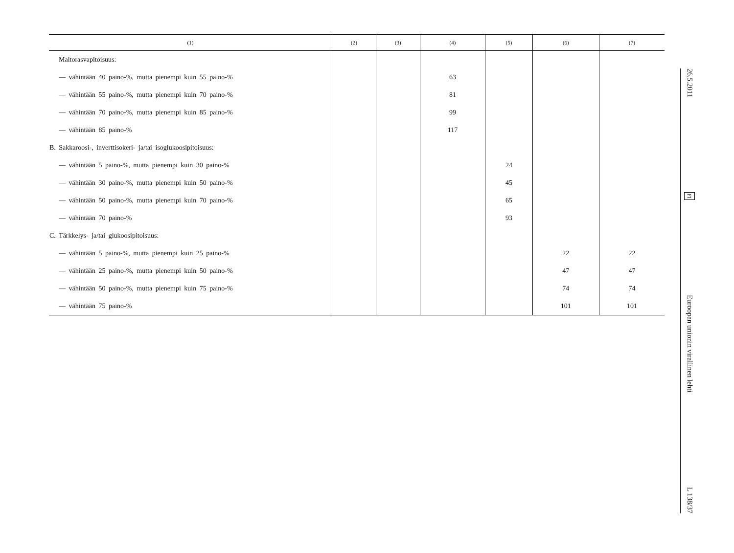| (1) | (2) | (3) | (4) | (5) | (6) | (7) |
| --- | --- | --- | --- | --- | --- | --- |
| Maitorasvapitoisuus: | | | | | | |
| — vähintään 40 paino-%, mutta pienempi kuin 55 paino-% | | | 63 | | | |
| — vähintään 55 paino-%, mutta pienempi kuin 70 paino-% | | | 81 | | | |
| — vähintään 70 paino-%, mutta pienempi kuin 85 paino-% | | | 99 | | | |
| — vähintään 85 paino-% | | | 117 | | | |
| B. Sakkaroosi-, inverttisokeri- ja/tai isoglukoosipitoisuus: | | | | | | |
| — vähintään 5 paino-%, mutta pienempi kuin 30 paino-% | | | | 24 | | |
| — vähintään 30 paino-%, mutta pienempi kuin 50 paino-% | | | | 45 | | |
| — vähintään 50 paino-%, mutta pienempi kuin 70 paino-% | | | | 65 | | |
| — vähintään 70 paino-% | | | | 93 | | |
| C. Tärkkelys- ja/tai glukoosipitoisuus: | | | | | | |
| — vähintään 5 paino-%, mutta pienempi kuin 25 paino-% | | | | | 22 | 22 |
| — vähintään 25 paino-%, mutta pienempi kuin 50 paino-% | | | | | 47 | 47 |
| — vähintään 50 paino-%, mutta pienempi kuin 75 paino-% | | | | | 74 | 74 |
| — vähintään 75 paino-% | | | | | 101 | 101 |
26.5.2011 FI Euroopan unionin virallinen lehti L 138/37